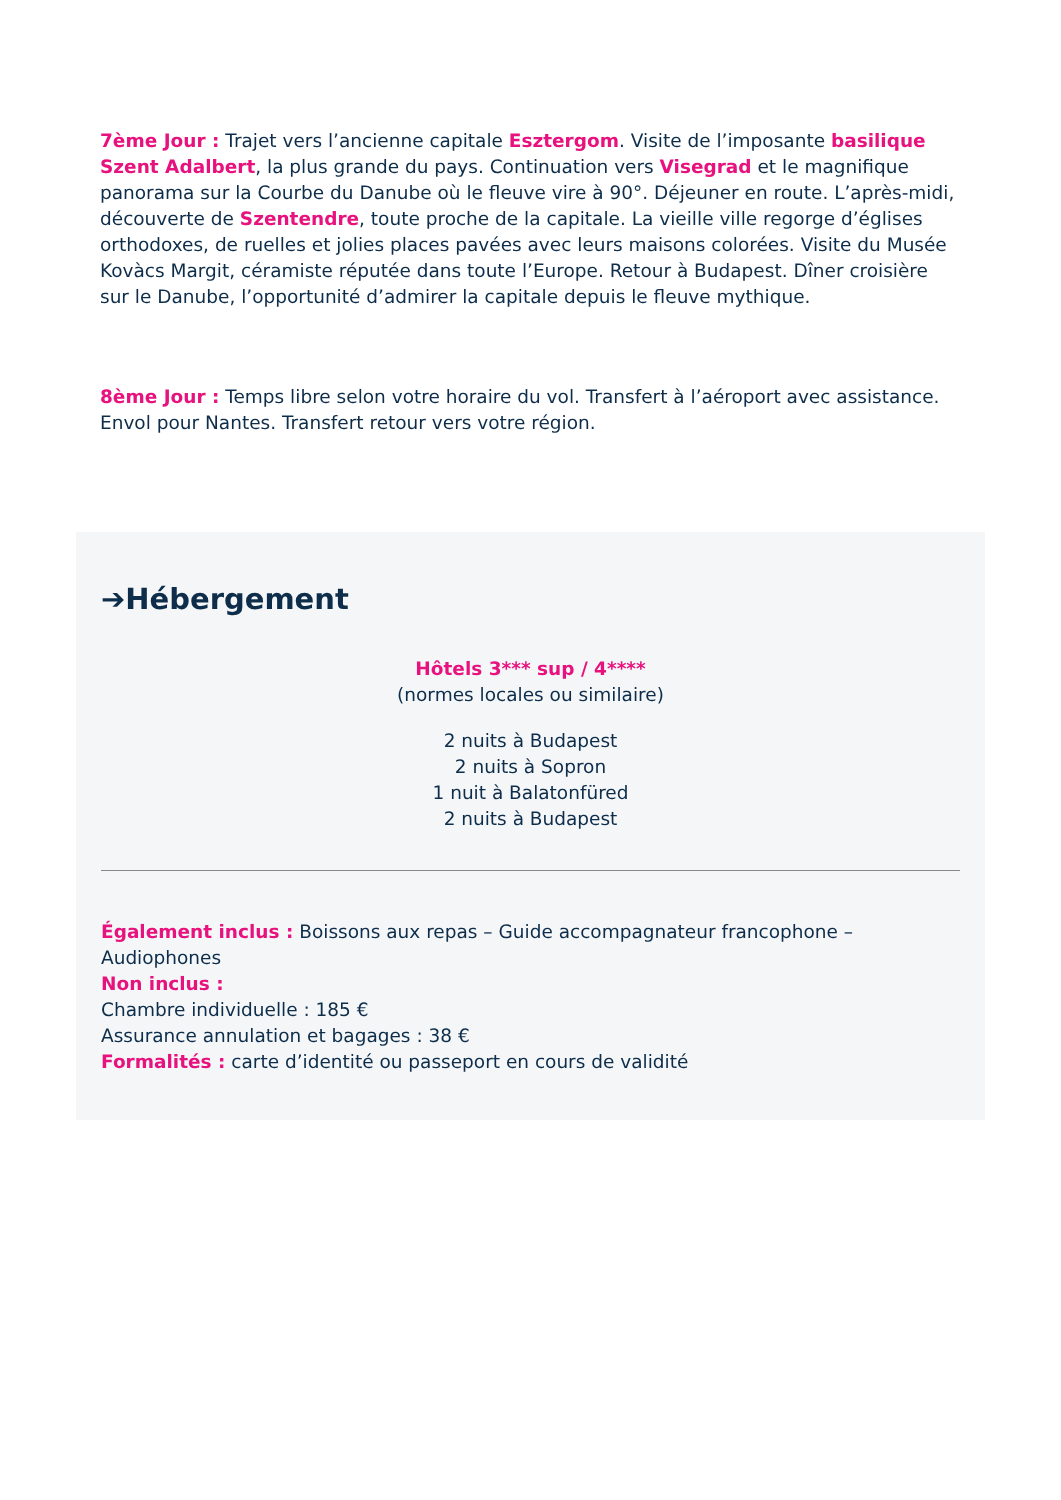7ème Jour : Trajet vers l’ancienne capitale Esztergom. Visite de l’imposante basilique Szent Adalbert, la plus grande du pays. Continuation vers Visegrad et le magnifique panorama sur la Courbe du Danube où le fleuve vire à 90°. Déjeuner en route. L’après-midi, découverte de Szentendre, toute proche de la capitale. La vieille ville regorge d’églises orthodoxes, de ruelles et jolies places pavées avec leurs maisons colorées. Visite du Musée Kovàcs Margit, céramiste réputée dans toute l’Europe. Retour à Budapest. Dîner croisière sur le Danube, l’opportunité d’admirer la capitale depuis le fleuve mythique.
8ème Jour : Temps libre selon votre horaire du vol. Transfert à l’aéroport avec assistance. Envol pour Nantes. Transfert retour vers votre région.
➔Hébergement
Hôtels 3*** sup / 4****
(normes locales ou similaire)
2 nuits à Budapest
2 nuits à Sopron
1 nuit à Balatonfüred
2 nuits à Budapest
Également inclus : Boissons aux repas – Guide accompagnateur francophone – Audiophones
Non inclus :
Chambre individuelle : 185 €
Assurance annulation et bagages : 38 €
Formalités : carte d’identité ou passeport en cours de validité